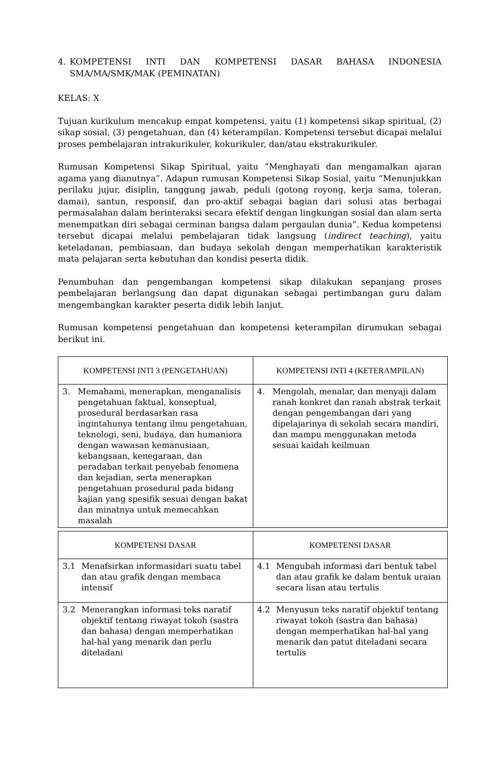4. KOMPETENSI INTI DAN KOMPETENSI DASAR BAHASA INDONESIA SMA/MA/SMK/MAK (PEMINATAN)
KELAS: X
Tujuan kurikulum mencakup empat kompetensi, yaitu (1) kompetensi sikap spiritual, (2) sikap sosial, (3) pengetahuan, dan (4) keterampilan. Kompetensi tersebut dicapai melalui proses pembelajaran intrakurikuler, kokurikuler, dan/atau ekstrakurikuler.
Rumusan Kompetensi Sikap Spiritual, yaitu “Menghayati dan mengamalkan ajaran agama yang dianutnya”. Adapun rumusan Kompetensi Sikap Sosial, yaitu “Menunjukkan perilaku jujur, disiplin, tanggung jawab, peduli (gotong royong, kerja sama, toleran, damai), santun, responsif, dan pro-aktif sebagai bagian dari solusi atas berbagai permasalahan dalam berinteraksi secara efektif dengan lingkungan sosial dan alam serta menempatkan diri sebagai cerminan bangsa dalam pergaulan dunia”. Kedua kompetensi tersebut dicapai melalui pembelajaran tidak langsung (indirect teaching), yaitu keteladanan, pembiasaan, dan budaya sekolah dengan memperhatikan karakteristik mata pelajaran serta kebutuhan dan kondisi peserta didik.
Penumbuhan dan pengembangan kompetensi sikap dilakukan sepanjang proses pembelajaran berlangsung dan dapat digunakan sebagai pertimbangan guru dalam mengembangkan karakter peserta didik lebih lanjut.
Rumusan kompetensi pengetahuan dan kompetensi keterampilan dirumukan sebagai berikut ini.
| KOMPETENSI INTI 3 (PENGETAHUAN) | KOMPETENSI INTI 4 (KETERAMPILAN) |
| --- | --- |
| 3. Memahami, menerapkan, menganalisis pengetahuan faktual, konseptual, prosedural berdasarkan rasa ingintahunya tentang ilmu pengetahuan, teknologi, seni, budaya, dan humaniora dengan wawasan kemanusiaan, kebangsaan, kenegaraan, dan peradaban terkait penyebab fenomena dan kejadian, serta menerapkan pengetahuan prosedural pada bidang kajian yang spesifik sesuai dengan bakat dan minatnya untuk memecahkan masalah | 4. Mengolah, menalar, dan menyaji dalam ranah konkret dan ranah abstrak terkait dengan pengembangan dari yang dipelajarinya di sekolah secara mandiri, dan mampu menggunakan metoda sesuai kaidah keilmuan |
| KOMPETENSI DASAR | KOMPETENSI DASAR |
| --- | --- |
| 3.1 Menafsirkan informasidari suatu tabel dan atau grafik dengan membaca intensif | 4.1 Mengubah informasi dari bentuk tabel dan atau grafik ke dalam bentuk uraian secara lisan atau tertulis |
| 3.2 Menerangkan informasi teks naratif objektif tentang riwayat tokoh (sastra dan bahasa) dengan memperhatikan hal-hal yang menarik dan perlu diteladani | 4.2 Menyusun teks naratif objektif tentang riwayat tokoh (sastra dan bahasa) dengan memperhatikan hal-hal yang menarik dan patut diteladani secara tertulis |